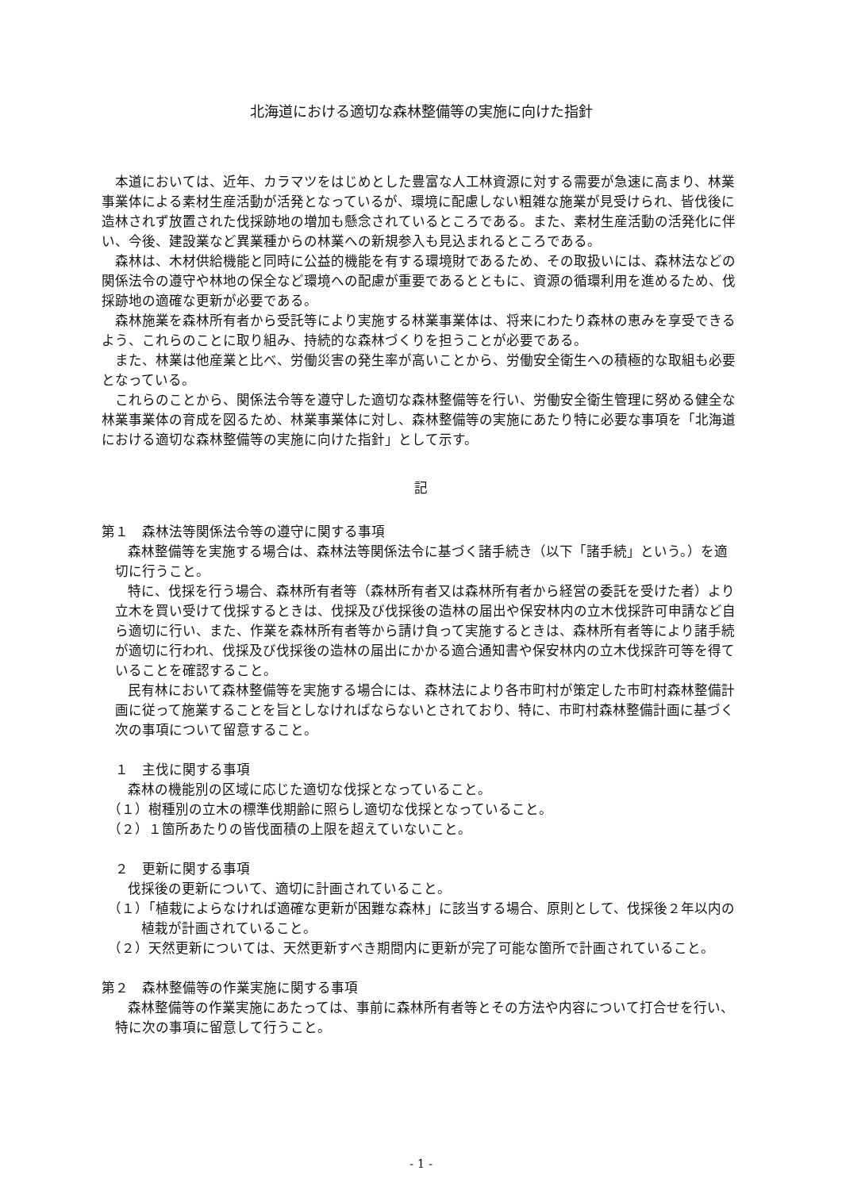北海道における適切な森林整備等の実施に向けた指針
本道においては、近年、カラマツをはじめとした豊富な人工林資源に対する需要が急速に高まり、林業事業体による素材生産活動が活発となっているが、環境に配慮しない粗雑な施業が見受けられ、皆伐後に造林されず放置された伐採跡地の増加も懸念されているところである。また、素材生産活動の活発化に伴い、今後、建設業など異業種からの林業への新規参入も見込まれるところである。
森林は、木材供給機能と同時に公益的機能を有する環境財であるため、その取扱いには、森林法などの関係法令の遵守や林地の保全など環境への配慮が重要であるとともに、資源の循環利用を進めるため、伐採跡地の適確な更新が必要である。
森林施業を森林所有者から受託等により実施する林業事業体は、将来にわたり森林の恵みを享受できるよう、これらのことに取り組み、持続的な森林づくりを担うことが必要である。
また、林業は他産業と比べ、労働災害の発生率が高いことから、労働安全衛生への積極的な取組も必要となっている。
これらのことから、関係法令等を遵守した適切な森林整備等を行い、労働安全衛生管理に努める健全な林業事業体の育成を図るため、林業事業体に対し、森林整備等の実施にあたり特に必要な事項を「北海道における適切な森林整備等の実施に向けた指針」として示す。
記
第１　森林法等関係法令等の遵守に関する事項
森林整備等を実施する場合は、森林法等関係法令に基づく諸手続き（以下「諸手続」という。）を適切に行うこと。
特に、伐採を行う場合、森林所有者等（森林所有者又は森林所有者から経営の委託を受けた者）より立木を買い受けて伐採するときは、伐採及び伐採後の造林の届出や保安林内の立木伐採許可申請など自ら適切に行い、また、作業を森林所有者等から請け負って実施するときは、森林所有者等により諸手続が適切に行われ、伐採及び伐採後の造林の届出にかかる適合通知書や保安林内の立木伐採許可等を得ていることを確認すること。
民有林において森林整備等を実施する場合には、森林法により各市町村が策定した市町村森林整備計画に従って施業することを旨としなければならないとされており、特に、市町村森林整備計画に基づく次の事項について留意すること。
１　主伐に関する事項
森林の機能別の区域に応じた適切な伐採となっていること。
（１）樹種別の立木の標準伐期齢に照らし適切な伐採となっていること。
（２）１箇所あたりの皆伐面積の上限を超えていないこと。
２　更新に関する事項
伐採後の更新について、適切に計画されていること。
（１）「植栽によらなければ適確な更新が困難な森林」に該当する場合、原則として、伐採後２年以内の植栽が計画されていること。
（２）天然更新については、天然更新すべき期間内に更新が完了可能な箇所で計画されていること。
第２　森林整備等の作業実施に関する事項
森林整備等の作業実施にあたっては、事前に森林所有者等とその方法や内容について打合せを行い、特に次の事項に留意して行うこと。
- 1 -